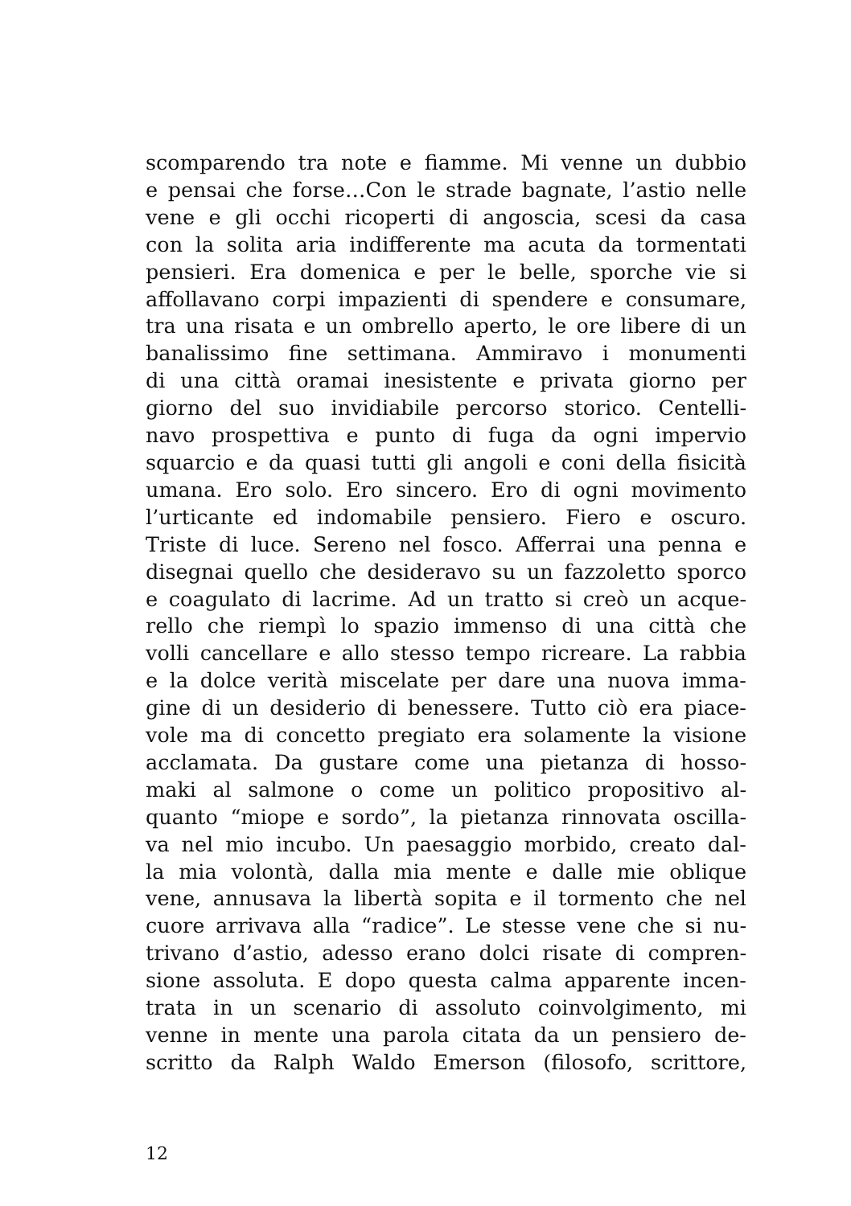scomparendo tra note e fiamme. Mi venne un dubbio
e pensai che forse…Con le strade bagnate, l’astio nelle
vene e gli occhi ricoperti di angoscia, scesi da casa
con la solita aria indifferente ma acuta da tormentati
pensieri. Era domenica e per le belle, sporche vie si
affollavano corpi impazienti di spendere e consumare,
tra una risata e un ombrello aperto, le ore libere di un
banalissimo fine settimana. Ammiravo i monumenti
di una città oramai inesistente e privata giorno per
giorno del suo invidiabile percorso storico. Centelli-
navo prospettiva e punto di fuga da ogni impervio
squarcio e da quasi tutti gli angoli e coni della fisicità
umana. Ero solo. Ero sincero. Ero di ogni movimento
l’urticante ed indomabile pensiero. Fiero e oscuro.
Triste di luce. Sereno nel fosco. Afferrai una penna e
disegnai quello che desideravo su un fazzoletto sporco
e coagulato di lacrime. Ad un tratto si creò un acque-
rello che riempì lo spazio immenso di una città che
volli cancellare e allo stesso tempo ricreare. La rabbia
e la dolce verità miscelate per dare una nuova imma-
gine di un desiderio di benessere. Tutto ciò era piace-
vole ma di concetto pregiato era solamente la visione
acclamata. Da gustare come una pietanza di hosso-
maki al salmone o come un politico propositivo al-
quanto “miope e sordo”, la pietanza rinnovata oscilla-
va nel mio incubo. Un paesaggio morbido, creato dal-
la mia volontà, dalla mia mente e dalle mie oblique
vene, annusava la libertà sopita e il tormento che nel
cuore arrivava alla “radice”. Le stesse vene che si nu-
trivano d’astio, adesso erano dolci risate di compren-
sione assoluta. E dopo questa calma apparente incen-
trata in un scenario di assoluto coinvolgimento, mi
venne in mente una parola citata da un pensiero de-
scritto da Ralph Waldo Emerson (filosofo, scrittore,
12